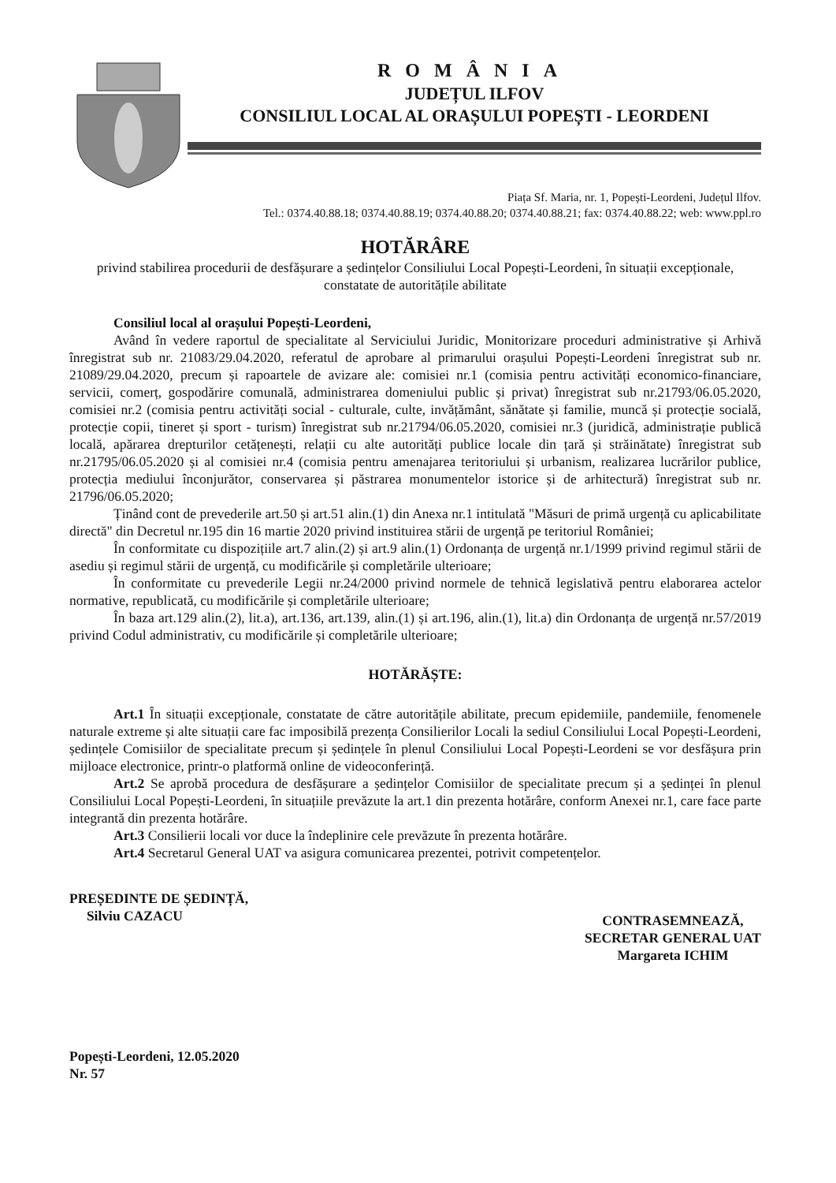ROMÂNIA
JUDEȚUL ILFOV
CONSILIUL LOCAL AL ORAȘULUI POPEȘTI - LEORDENI
Piața Sf. Maria, nr. 1, Popești-Leordeni, Județul Ilfov.
Tel.: 0374.40.88.18; 0374.40.88.19; 0374.40.88.20; 0374.40.88.21; fax: 0374.40.88.22; web: www.ppl.ro
HOTĂRÂRE
privind stabilirea procedurii de desfășurare a ședințelor Consiliului Local Popești-Leordeni, în situații excepționale, constatate de autoritățile abilitate
Consiliul local al orașului Popești-Leordeni,
Având în vedere raportul de specialitate al Serviciului Juridic, Monitorizare proceduri administrative și Arhivă înregistrat sub nr. 21083/29.04.2020, referatul de aprobare al primarului orașului Popești-Leordeni înregistrat sub nr. 21089/29.04.2020, precum și rapoartele de avizare ale: comisiei nr.1 (comisia pentru activități economico-financiare, servicii, comerț, gospodărire comunală, administrarea domeniului public și privat) înregistrat sub nr.21793/06.05.2020, comisiei nr.2 (comisia pentru activități social - culturale, culte, invățământ, sănătate și familie, muncă și protecție socială, protecție copii, tineret și sport - turism) înregistrat sub nr.21794/06.05.2020, comisiei nr.3 (juridică, administrație publică locală, apărarea drepturilor cetățenești, relații cu alte autorități publice locale din țară și străinătate) înregistrat sub nr.21795/06.05.2020 și al comisiei nr.4 (comisia pentru amenajarea teritoriului și urbanism, realizarea lucrărilor publice, protecția mediului înconjurător, conservarea și păstrarea monumentelor istorice și de arhitectură) înregistrat sub nr. 21796/06.05.2020;
Ținând cont de prevederile art.50 și art.51 alin.(1) din Anexa nr.1 intitulată "Măsuri de primă urgență cu aplicabilitate directă" din Decretul nr.195 din 16 martie 2020 privind instituirea stării de urgență pe teritoriul României;
În conformitate cu dispozițiile art.7 alin.(2) și art.9 alin.(1) Ordonanța de urgență nr.1/1999 privind regimul stării de asediu și regimul stării de urgență, cu modificările și completările ulterioare;
În conformitate cu prevederile Legii nr.24/2000 privind normele de tehnică legislativă pentru elaborarea actelor normative, republicată, cu modificările și completările ulterioare;
În baza art.129 alin.(2), lit.a), art.136, art.139, alin.(1) și art.196, alin.(1), lit.a) din Ordonanța de urgență nr.57/2019 privind Codul administrativ, cu modificările și completările ulterioare;
HOTĂRĂȘTE:
Art.1 În situații excepționale, constatate de către autoritățile abilitate, precum epidemiile, pandemiile, fenomenele naturale extreme și alte situații care fac imposibilă prezența Consilierilor Locali la sediul Consiliului Local Popești-Leordeni, ședințele Comisiilor de specialitate precum și ședințele în plenul Consiliului Local Popești-Leordeni se vor desfășura prin mijloace electronice, printr-o platformă online de videoconferință.
Art.2 Se aprobă procedura de desfășurare a ședințelor Comisiilor de specialitate precum și a ședinței în plenul Consiliului Local Popești-Leordeni, în situațiile prevăzute la art.1 din prezenta hotărâre, conform Anexei nr.1, care face parte integrantă din prezenta hotărâre.
Art.3 Consilierii locali vor duce la îndeplinire cele prevăzute în prezenta hotărâre.
Art.4 Secretarul General UAT va asigura comunicarea prezentei, potrivit competențelor.
PREȘEDINTE DE ȘEDINȚĂ,
Silviu CAZACU
CONTRASEMNEAZĂ,
SECRETAR GENERAL UAT
Margareta ICHIM
Popești-Leordeni, 12.05.2020
Nr. 57